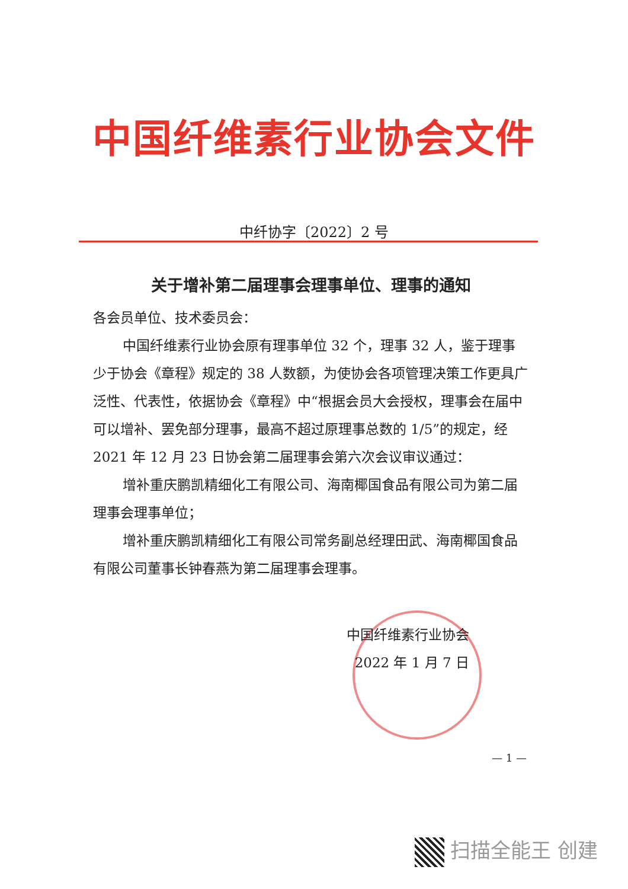中国纤维素行业协会文件
中纤协字〔2022〕2 号
关于增补第二届理事会理事单位、理事的通知
各会员单位、技术委员会：
中国纤维素行业协会原有理事单位 32 个，理事 32 人，鉴于理事少于协会《章程》规定的 38 人数额，为使协会各项管理决策工作更具广泛性、代表性，依据协会《章程》中“根据会员大会授权，理事会在届中可以增补、罢免部分理事，最高不超过原理事总数的 1/5”的规定，经 2021 年 12 月 23 日协会第二届理事会第六次会议审议通过：
增补重庆鹏凯精细化工有限公司、海南椰国食品有限公司为第二届理事会理事单位；
增补重庆鹏凯精细化工有限公司常务副总经理田武、海南椰国食品有限公司董事长钟春燕为第二届理事会理事。
中国纤维素行业协会
2022 年 1 月 7 日
— 1 —
扫描全能王 创建